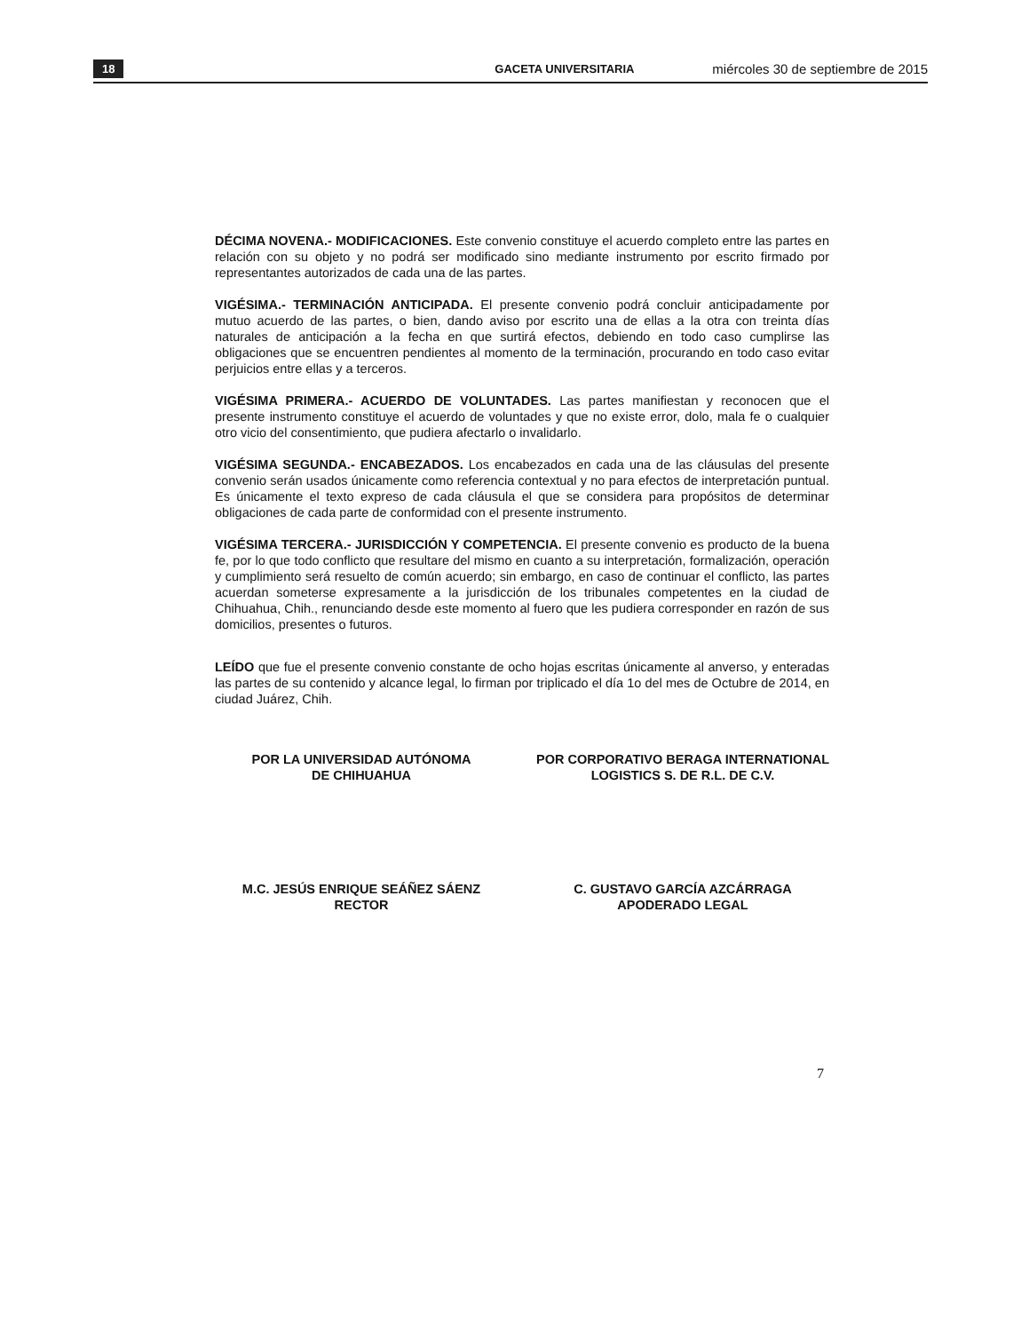18 GACETA UNIVERSITARIA miércoles 30 de septiembre de 2015
DÉCIMA NOVENA.- MODIFICACIONES. Este convenio constituye el acuerdo completo entre las partes en relación con su objeto y no podrá ser modificado sino mediante instrumento por escrito firmado por representantes autorizados de cada una de las partes.
VIGÉSIMA.- TERMINACIÓN ANTICIPADA. El presente convenio podrá concluir anticipadamente por mutuo acuerdo de las partes, o bien, dando aviso por escrito una de ellas a la otra con treinta días naturales de anticipación a la fecha en que surtirá efectos, debiendo en todo caso cumplirse las obligaciones que se encuentren pendientes al momento de la terminación, procurando en todo caso evitar perjuicios entre ellas y a terceros.
VIGÉSIMA PRIMERA.- ACUERDO DE VOLUNTADES. Las partes manifiestan y reconocen que el presente instrumento constituye el acuerdo de voluntades y que no existe error, dolo, mala fe o cualquier otro vicio del consentimiento, que pudiera afectarlo o invalidarlo.
VIGÉSIMA SEGUNDA.- ENCABEZADOS. Los encabezados en cada una de las cláusulas del presente convenio serán usados únicamente como referencia contextual y no para efectos de interpretación puntual. Es únicamente el texto expreso de cada cláusula el que se considera para propósitos de determinar obligaciones de cada parte de conformidad con el presente instrumento.
VIGÉSIMA TERCERA.- JURISDICCIÓN Y COMPETENCIA. El presente convenio es producto de la buena fe, por lo que todo conflicto que resultare del mismo en cuanto a su interpretación, formalización, operación y cumplimiento será resuelto de común acuerdo; sin embargo, en caso de continuar el conflicto, las partes acuerdan someterse expresamente a la jurisdicción de los tribunales competentes en la ciudad de Chihuahua, Chih., renunciando desde este momento al fuero que les pudiera corresponder en razón de sus domicilios, presentes o futuros.
LEÍDO que fue el presente convenio constante de ocho hojas escritas únicamente al anverso, y enteradas las partes de su contenido y alcance legal, lo firman por triplicado el día 1o del mes de Octubre de 2014, en ciudad Juárez, Chih.
POR LA UNIVERSIDAD AUTÓNOMA
DE CHIHUAHUA
POR CORPORATIVO BERAGA INTERNATIONAL LOGISTICS S. DE R.L. DE C.V.
M.C. JESÚS ENRIQUE SEÁÑEZ SÁENZ
RECTOR
C. GUSTAVO GARCÍA AZCÁRRAGA
APODERADO LEGAL
7